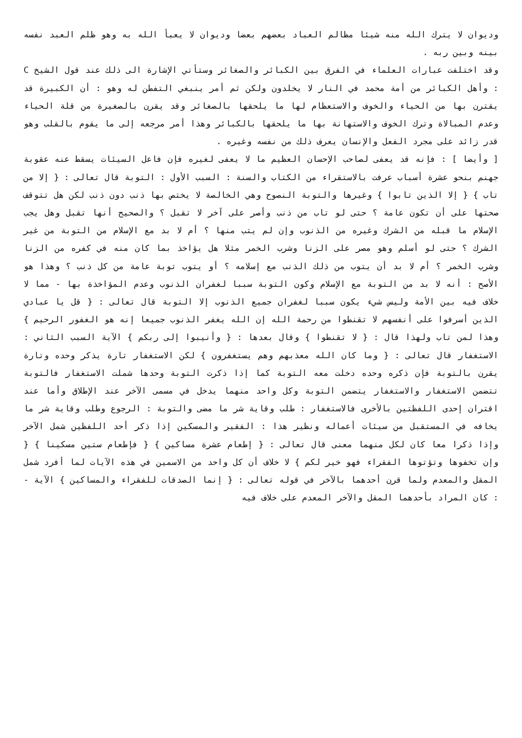وديوان لا يترك الله منه شيئا مظالم العباد بعضهم بعضا وديوان لا يعبأ الله به وهو ظلم العبد نفسه بينه وبين ربه .
وقد اختلفت عبارات العلماء في الفرق بين الكبائر والصغائر وستأتي الإشارة الى ذلك عند قول الشيخ C : وأهل الكبائر من أمة محمد في النار لا يخلدون ولكن ثم أمر ينبغي التفطن له وهو : أن الكبيرة قد يقترن بها من الحياء والخوف والاستعظام لها ما يلحقها بالصغائر وقد يقرن بالصغيرة من قلة الحياء وعدم المبالاة وترك الخوف والاستهانة بها ما يلحقها بالكبائر وهذا أمر مرجعه إلى ما يقوم بالقلب وهو قدر زائد على مجرد الفعل والإنسان يعرف ذلك من نفسه وغيره .
[ وأيضا ] : فإنه قد يعفى لصاحب الإحسان العظيم ما لا يعفى لغيره فإن فاعل السيئات يسقط عنه عقوبة جهنم بنحو عشرة أسباب عرفت بالاستقراء من الكتاب والسنة : السبب الأول : التوبة قال تعالى : { إلا من تاب } { إلا الذين تابوا } وغيرها والتوبة النصوح وهي الخالصة لا يختص بها ذنب دون ذنب لكن هل تتوقف صحتها على أن تكون عامة ؟ حتى لو تاب من ذنب وأصر على آخر لا تقبل ؟ والصحيح أنها تقبل وهل يجب الإسلام ما قبله من الشرك وغيره من الذنوب وإن لم يتب منها ؟ أم لا بد مع الإسلام من التوبة من غير الشرك ؟ حتى لو أسلم وهو مصر على الزنا وشرب الخمر مثلا هل يؤاخذ بما كان منه في كفره من الزنا وشرب الخمر ؟ أم لا بد أن يتوب من ذلك الذنب مع إسلامه ؟ أو يتوب توبة عامة من كل ذنب ؟ وهذا هو الأصح : أنه لا بد من التوبة مع الإسلام وكون التوبة سببا لغفران الذنوب وعدم المؤاخذة بها - مما لا خلاف فيه بين الأمة وليس شيء يكون سببا لغفران جميع الذنوب إلا التوبة قال تعالى : { قل يا عبادي الذين أسرفوا على أنفسهم لا تقنطوا من رحمة الله إن الله يغفر الذنوب جميعا إنه هو الغفور الرحيم } وهذا لمن تاب ولهذا قال : { لا تقنطوا } وقال بعدها : { وأنيبوا إلى ربكم } الآية السبب الثاني : الاستغفار قال تعالى : { وما كان الله معذبهم وهم يستغفرون } لكن الاستغفار تارة يذكر وحده وتارة يقرن بالتوبة فإن ذكره وحده دخلت معه التوبة كما إذا ذكرت التوبة وحدها شملت الاستغفار فالتوبة تتضمن الاستغفار والاستغفار يتضمن التوبة وكل واحد منهما يدخل في مسمى الآخر عند الإطلاق وأما عند اقتران إحدى اللفظتين بالأخرى فالاستغفار : طلب وقاية شر ما مضى والتوبة : الرجوع وطلب وقاية شر ما يخافه في المستقبل من سيئات أعماله ونظير هذا : الفقير والمسكين إذا ذكر أحد اللفظين شمل الآخر وإذا ذكرا معا كان لكل منهما معنى قال تعالى : { إطعام عشرة مساكين } { فإطعام ستين مسكينا } { وإن تخفوها وتؤتوها الفقراء فهو خير لكم } لا خلاف أن كل واحد من الاسمين في هذه الآيات لما أفرد شمل المقل والمعدم ولما قرن أحدهما بالآخر في قوله تعالى : { إنما الصدقات للفقراء والمساكين } الآية - : كان المراد بأحدهما المقل والآخر المعدم على خلاف فيه